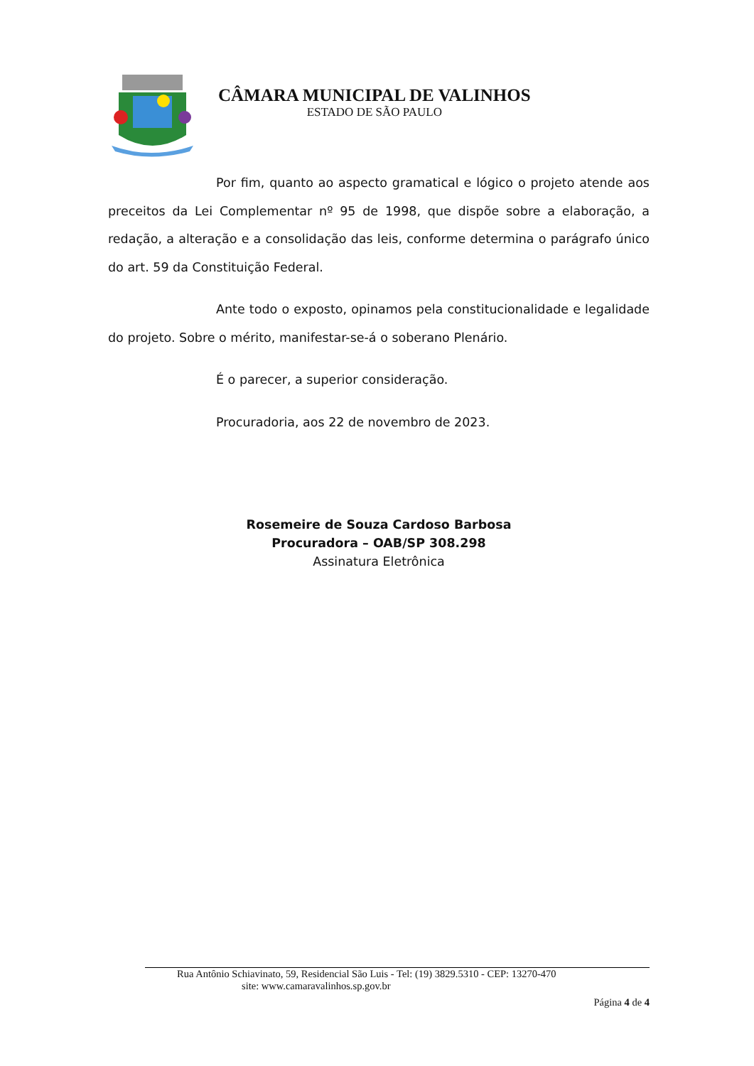CÂMARA MUNICIPAL DE VALINHOS
ESTADO DE SÃO PAULO
Por fim, quanto ao aspecto gramatical e lógico o projeto atende aos preceitos da Lei Complementar nº 95 de 1998, que dispõe sobre a elaboração, a redação, a alteração e a consolidação das leis, conforme determina o parágrafo único do art. 59 da Constituição Federal.
Ante todo o exposto, opinamos pela constitucionalidade e legalidade do projeto. Sobre o mérito, manifestar-se-á o soberano Plenário.
É o parecer, a superior consideração.
Procuradoria, aos 22 de novembro de 2023.
Rosemeire de Souza Cardoso Barbosa
Procuradora – OAB/SP 308.298
Assinatura Eletrônica
Rua Antônio Schiavinato, 59, Residencial São Luis - Tel: (19) 3829.5310 - CEP: 13270-470
site: www.camaravalinhos.sp.gov.br
Página 4 de 4